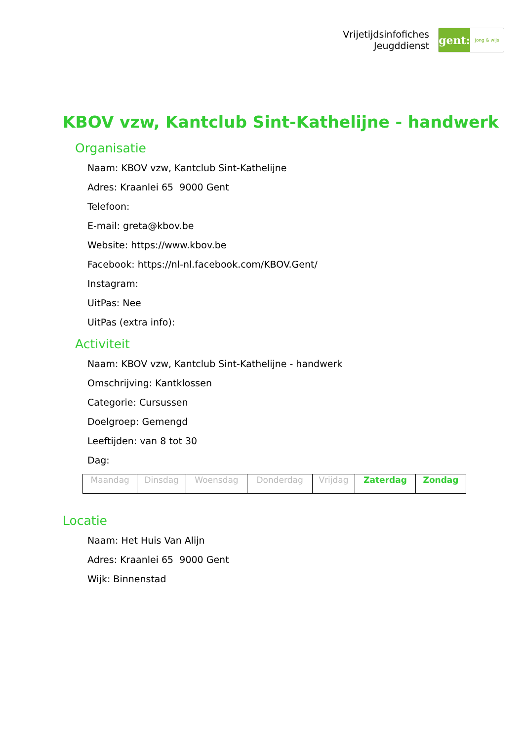Vrijetijdsinfofiches
Jeugddienst
gent:
jong & wijs
KBOV vzw, Kantclub Sint-Kathelijne - handwerk
Organisatie
Naam: KBOV vzw, Kantclub Sint-Kathelijne
Adres: Kraanlei 65 9000 Gent
Telefoon:
E-mail: greta@kbov.be
Website: https://www.kbov.be
Facebook: https://nl-nl.facebook.com/KBOV.Gent/
Instagram:
UitPas: Nee
UitPas (extra info):
Activiteit
Naam: KBOV vzw, Kantclub Sint-Kathelijne - handwerk
Omschrijving: Kantklossen
Categorie: Cursussen
Doelgroep: Gemengd
Leeftijden: van 8 tot 30
Dag:
| Maandag | Dinsdag | Woensdag | Donderdag | Vrijdag | Zaterdag | Zondag |
Locatie
Naam: Het Huis Van Alijn
Adres: Kraanlei 65 9000 Gent
Wijk: Binnenstad